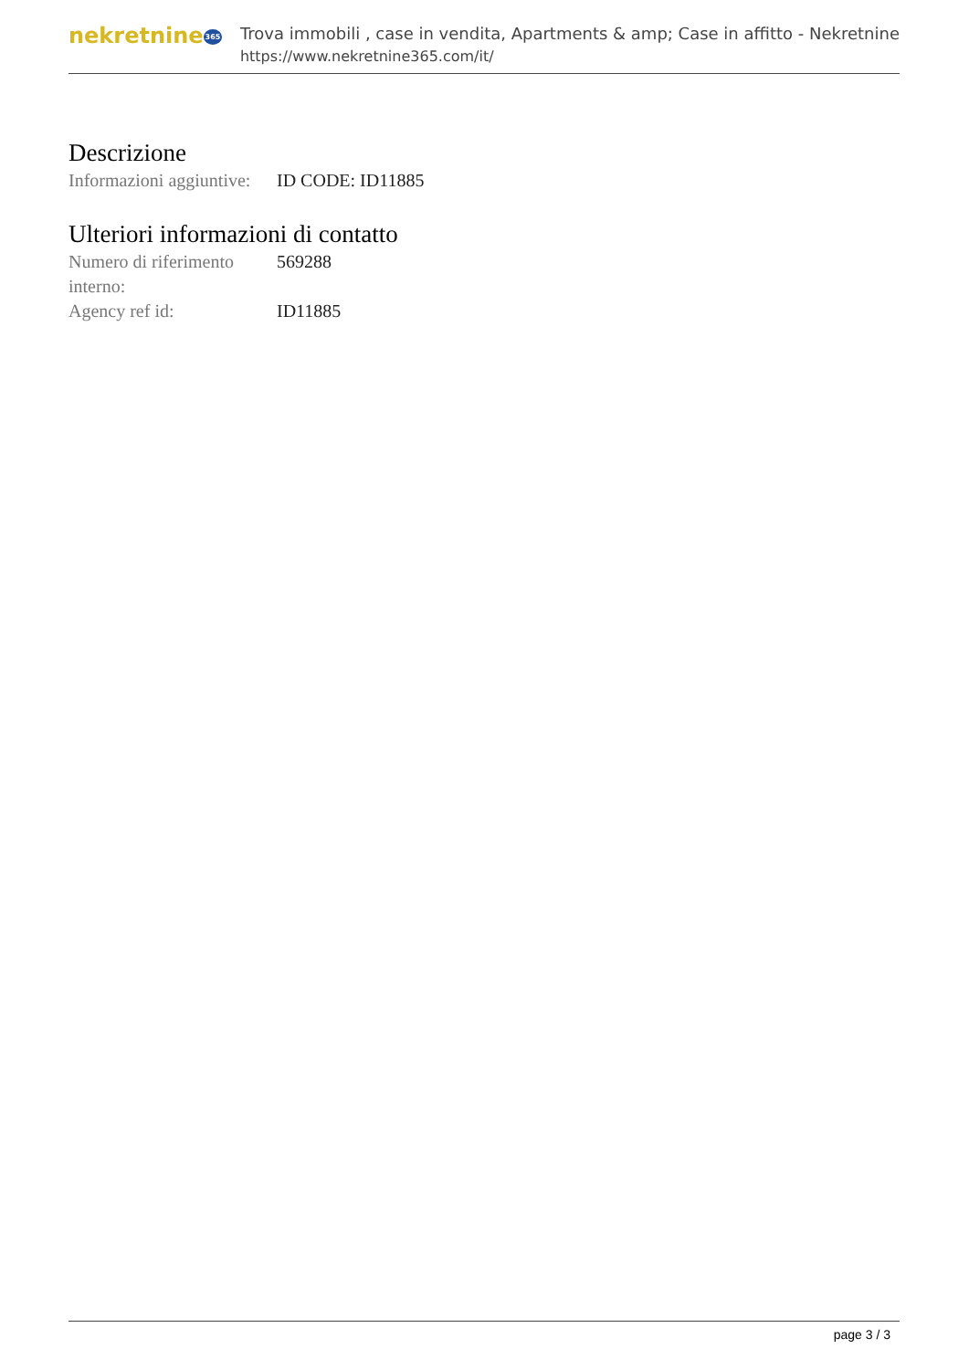nekretnine365
Trova immobili , case in vendita, Apartments & amp; Case in affitto - Nekretnine
https://www.nekretnine365.com/it/
Descrizione
| Informazioni aggiuntive: | ID CODE: ID11885 |
Ulteriori informazioni di contatto
| Numero di riferimento interno: | 569288 |
| Agency ref id: | ID11885 |
page 3 / 3